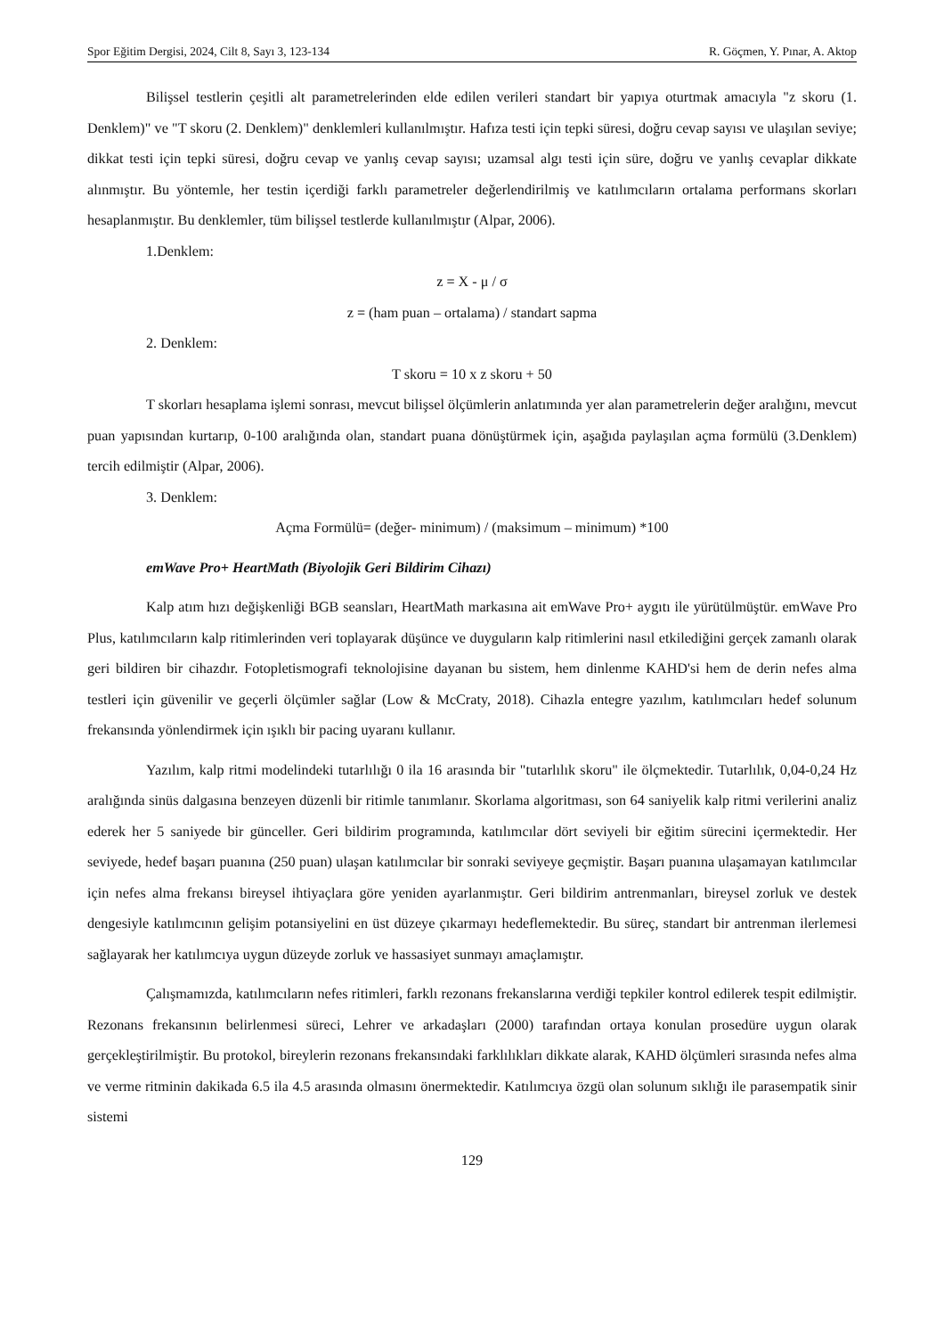Spor Eğitim Dergisi, 2024, Cilt 8, Sayı 3, 123-134 R. Göçmen, Y. Pınar, A. Aktop
Bilişsel testlerin çeşitli alt parametrelerinden elde edilen verileri standart bir yapıya oturtmak amacıyla "z skoru (1. Denklem)" ve "T skoru (2. Denklem)" denklemleri kullanılmıştır. Hafıza testi için tepki süresi, doğru cevap sayısı ve ulaşılan seviye; dikkat testi için tepki süresi, doğru cevap ve yanlış cevap sayısı; uzamsal algı testi için süre, doğru ve yanlış cevaplar dikkate alınmıştır. Bu yöntemle, her testin içerdiği farklı parametreler değerlendirilmiş ve katılımcıların ortalama performans skorları hesaplanmıştır. Bu denklemler, tüm bilişsel testlerde kullanılmıştır (Alpar, 2006).
1.Denklem:
z = X - μ / σ
z = (ham puan – ortalama) / standart sapma
2. Denklem:
T skoru = 10 x z skoru + 50
T skorları hesaplama işlemi sonrası, mevcut bilişsel ölçümlerin anlatımında yer alan parametrelerin değer aralığını, mevcut puan yapısından kurtarıp, 0-100 aralığında olan, standart puana dönüştürmek için, aşağıda paylaşılan açma formülü (3.Denklem) tercih edilmiştir (Alpar, 2006).
3. Denklem:
Açma Formülü= (değer- minimum) / (maksimum – minimum) *100
emWave Pro+ HeartMath (Biyolojik Geri Bildirim Cihazı)
Kalp atım hızı değişkenliği BGB seansları, HeartMath markasına ait emWave Pro+ aygıtı ile yürütülmüştür. emWave Pro Plus, katılımcıların kalp ritimlerinden veri toplayarak düşünce ve duyguların kalp ritimlerini nasıl etkilediğini gerçek zamanlı olarak geri bildiren bir cihazdır. Fotopletismografi teknolojisine dayanan bu sistem, hem dinlenme KAHD'si hem de derin nefes alma testleri için güvenilir ve geçerli ölçümler sağlar (Low & McCraty, 2018). Cihazla entegre yazılım, katılımcıları hedef solunum frekansında yönlendirmek için ışıklı bir pacing uyaranı kullanır.
Yazılım, kalp ritmi modelindeki tutarlılığı 0 ila 16 arasında bir "tutarlılık skoru" ile ölçmektedir. Tutarlılık, 0,04-0,24 Hz aralığında sinüs dalgasına benzeyen düzenli bir ritimle tanımlanır. Skorlama algoritması, son 64 saniyelik kalp ritmi verilerini analiz ederek her 5 saniyede bir günceller. Geri bildirim programında, katılımcılar dört seviyeli bir eğitim sürecini içermektedir. Her seviyede, hedef başarı puanına (250 puan) ulaşan katılımcılar bir sonraki seviyeye geçmiştir. Başarı puanına ulaşamayan katılımcılar için nefes alma frekansı bireysel ihtiyaçlara göre yeniden ayarlanmıştır. Geri bildirim antrenmanları, bireysel zorluk ve destek dengesiyle katılımcının gelişim potansiyelini en üst düzeye çıkarmayı hedeflemektedir. Bu süreç, standart bir antrenman ilerlemesi sağlayarak her katılımcıya uygun düzeyde zorluk ve hassasiyet sunmayı amaçlamıştır.
Çalışmamızda, katılımcıların nefes ritimleri, farklı rezonans frekanslarına verdiği tepkiler kontrol edilerek tespit edilmiştir. Rezonans frekansının belirlenmesi süreci, Lehrer ve arkadaşları (2000) tarafından ortaya konulan prosedüre uygun olarak gerçekleştirilmiştir. Bu protokol, bireylerin rezonans frekansındaki farklılıkları dikkate alarak, KAHD ölçümleri sırasında nefes alma ve verme ritminin dakikada 6.5 ila 4.5 arasında olmasını önermektedir. Katılımcıya özgü olan solunum sıklığı ile parasempatik sinir sistemi
129